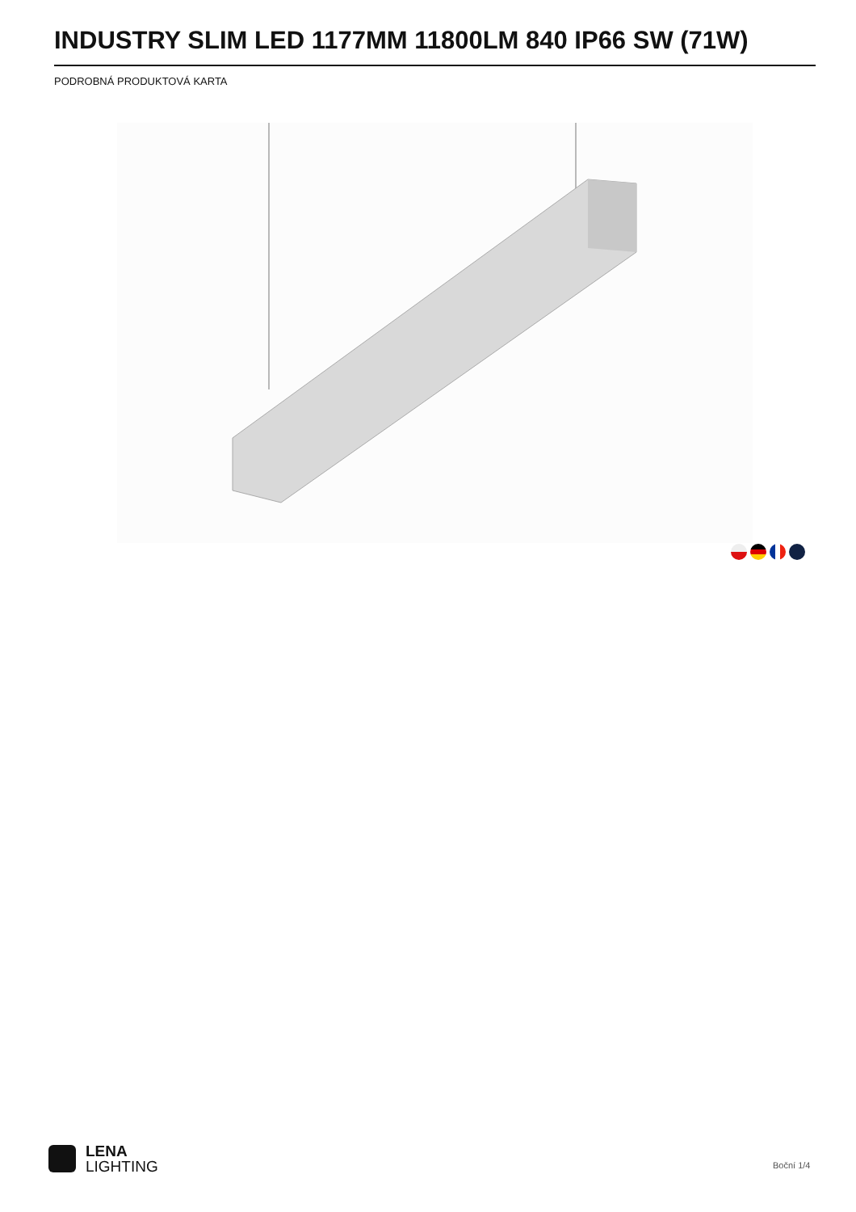INDUSTRY SLIM LED 1177MM 11800LM 840 IP66 SW (71W)
PODROBNÁ PRODUKTOVÁ KARTA
LENA
LIGHTING
Boční 1/4